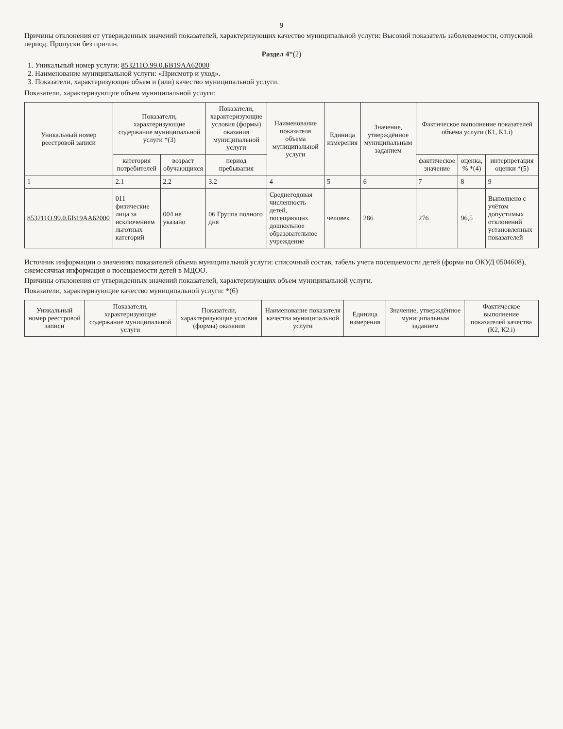9
Причины отклонения от утвержденных значений показателей, характеризующих качество муниципальной услуги: Высокий показатель заболеваемости, отпускной период. Пропуски без причин.
Раздел 4*(2)
1. Уникальный номер услуги: 853211О.99.0.БВ19АА62000
2. Наименование муниципальной услуги: «Присмотр и уход».
3. Показатели, характеризующие объем и (или) качество муниципальной услуги.
Показатели, характеризующие объем муниципальной услуги:
| Уникальный номер реестровой записи | Показатели, характеризующие содержание муниципальной услуги *(3) | | Показатели, характеризующие условия (формы) оказания муниципальной услуги | Наименование показателя объема муниципальной услуги | Единица измерения | Значение, утверждённое муниципальным заданием | Фактическое выполнение показателей объёма услуги (К1, К1.i) | | |
| --- | --- | --- | --- | --- | --- | --- | --- | --- | --- |
| | категория потребителей | возраст обучающихся | период пребывания | | | | фактическое значение | оценка, % *(4) | интерпретация оценки *(5) |
| 1 | 2.1 | 2.2 | 3.2 | 4 | 5 | 6 | 7 | 8 | 9 |
| 853211О.99.0.БВ19АА62000 | 011 физические лица за исключением льготных категорий | 004 не указано | 06 Группа полного дня | Среднегодовая численность детей, посещающих дошкольное образовательное учреждение | человек | 286 | 276 | 96,5 | Выполнено с учётом допустимых отклонений установленных показателей |
Источник информации о значениях показателей объема муниципальной услуги: списочный состав, табель учета посещаемости детей (форма по ОКУД 0504608), ежемесячная информация о посещаемости детей в МДОО.
Причины отклонения от утвержденных значений показателей, характеризующих объем муниципальной услуги.
Показатели, характеризующие качество муниципальной услуги: *(6)
| Уникальный номер реестровой записи | Показатели, характеризующие содержание муниципальной услуги | Показатели, характеризующие условия (формы) оказания | Наименование показателя качества муниципальной услуги | Единица измерения | Значение, утверждённое муниципальным заданием | Фактическое выполнение показателей качества (К2, К2.i) |
| --- | --- | --- | --- | --- | --- | --- |